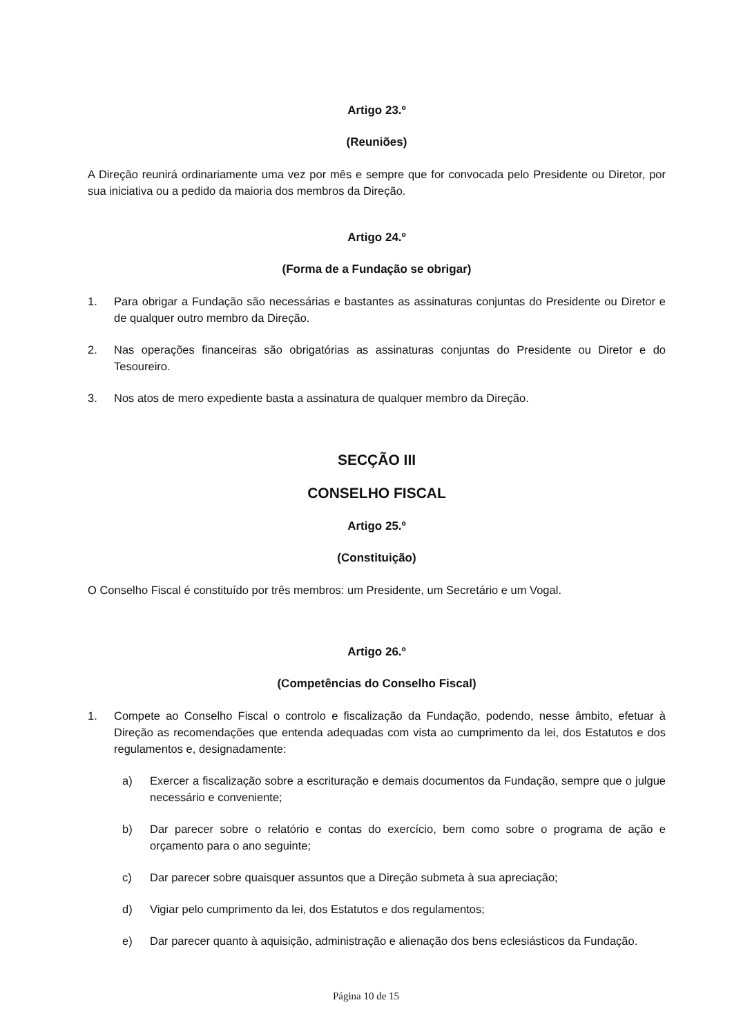Artigo 23.º
(Reuniões)
A Direção reunirá ordinariamente uma vez por mês e sempre que for convocada pelo Presidente ou Diretor, por sua iniciativa ou a pedido da maioria dos membros da Direção.
Artigo 24.º
(Forma de a Fundação se obrigar)
1. Para obrigar a Fundação são necessárias e bastantes as assinaturas conjuntas do Presidente ou Diretor e de qualquer outro membro da Direção.
2. Nas operações financeiras são obrigatórias as assinaturas conjuntas do Presidente ou Diretor e do Tesoureiro.
3. Nos atos de mero expediente basta a assinatura de qualquer membro da Direção.
SECÇÃO III
CONSELHO FISCAL
Artigo 25.º
(Constituição)
O Conselho Fiscal é constituído por três membros: um Presidente, um Secretário e um Vogal.
Artigo 26.º
(Competências do Conselho Fiscal)
1. Compete ao Conselho Fiscal o controlo e fiscalização da Fundação, podendo, nesse âmbito, efetuar à Direção as recomendações que entenda adequadas com vista ao cumprimento da lei, dos Estatutos e dos regulamentos e, designadamente:
a) Exercer a fiscalização sobre a escrituração e demais documentos da Fundação, sempre que o julgue necessário e conveniente;
b) Dar parecer sobre o relatório e contas do exercício, bem como sobre o programa de ação e orçamento para o ano seguinte;
c) Dar parecer sobre quaisquer assuntos que a Direção submeta à sua apreciação;
d) Vigiar pelo cumprimento da lei, dos Estatutos e dos regulamentos;
e) Dar parecer quanto à aquisição, administração e alienação dos bens eclesiásticos da Fundação.
Página 10 de 15